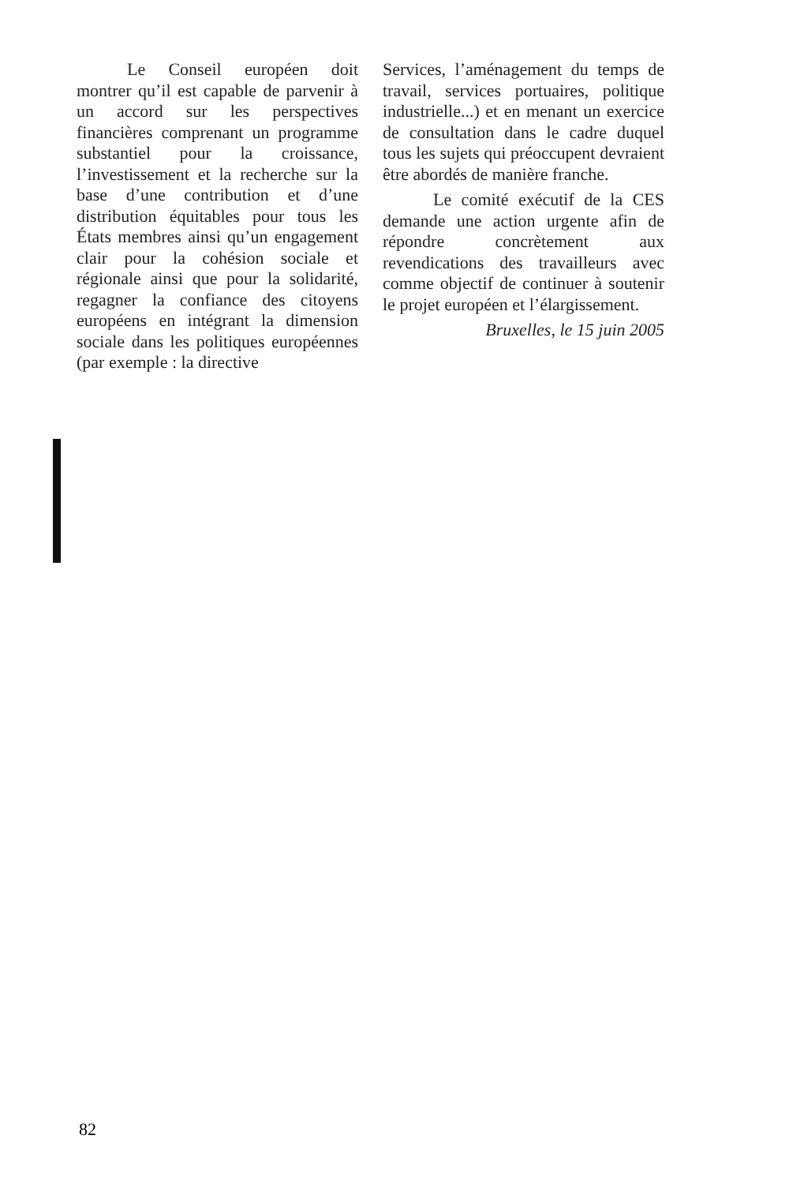Le Conseil européen doit montrer qu’il est capable de parvenir à un accord sur les perspectives financières comprenant un programme substantiel pour la croissance, l’investissement et la recherche sur la base d’une contribution et d’une distribution équitables pour tous les États membres ainsi qu’un engagement clair pour la cohésion sociale et régionale ainsi que pour la solidarité, regagner la confiance des citoyens européens en intégrant la dimension sociale dans les politiques européennes (par exemple : la directive
Services, l’aménagement du temps de travail, services portuaires, politique industrielle...) et en menant un exercice de consultation dans le cadre duquel tous les sujets qui préoccupent devraient être abordés de manière franche.
Le comité exécutif de la CES demande une action urgente afin de répondre concrètement aux revendications des travailleurs avec comme objectif de continuer à soutenir le projet européen et l’élargissement.
Bruxelles, le 15 juin 2005
82